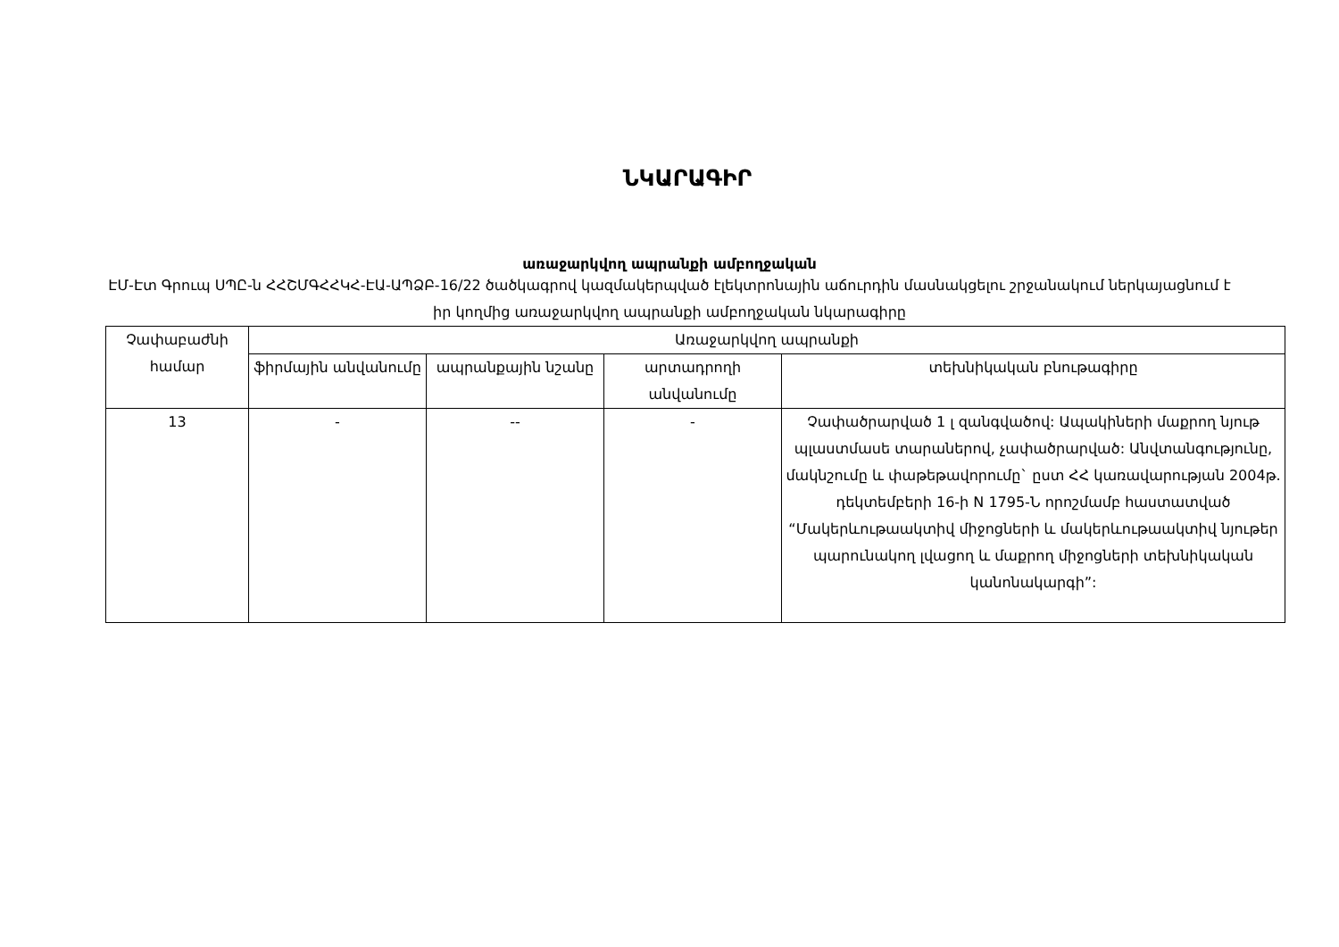ՆԿԱՐԱԳԻՐ
առաջարկվող ապրանքի ամբողջական
ԷՄ-Էտ Գրուպ ՍՊԸ-ն ՀՀՇՄԳՀՀԿՀ-ԷԱ-ԱՊՁԲ-16/22 ծածկագրով կազմակերպված էլեկտրոնային աճուրդին մասնակցելու շրջանակում ներկայացնում է իր կողմից առաջարկվող ապրանքի ամբողջական նկարագիրը
| Չափաբաժնի համար | Առաջարկվող ապրանքի | | | |
| --- | --- | --- | --- | --- |
| | ֆիրմային անվանումը | ապրանքային նշանը | արտադրողի անվանումը | տեխնիկական բնութագիրը |
| 13 | - | -- | - | Չափածրարված 1 լ զանգվածով: Ապակիների մաքրող նյութ պլաստմասե տարաներով, չափածրարված: Անվտանգությունը, մակնշումը և փաթեթավորումը` ըստ ՀՀ կառավարության 2004թ. դեկտեմբերի 16-ի N 1795-Ն որոշմամբ հաստատված “Մակերևութաակտիվ միջոցների և մակերևութաակտիվ նյութեր պարունակող լվացող և մաքրող միջոցների տեխնիկական կանոնակարգի”: |